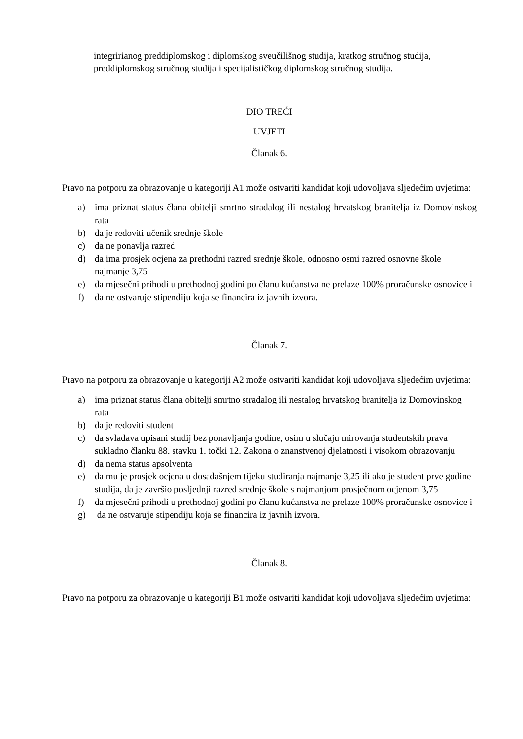integririanog preddiplomskog i diplomskog sveučilišnog studija, kratkog stručnog studija, preddiplomskog stručnog studija i specijalističkog diplomskog stručnog studija.
DIO TREĆI
UVJETI
Članak 6.
Pravo na potporu za obrazovanje u kategoriji A1 može ostvariti kandidat koji udovoljava sljedećim uvjetima:
a) ima priznat status člana obitelji smrtno stradalog ili nestalog hrvatskog branitelja iz Domovinskog rata
b) da je redoviti učenik srednje škole
c) da ne ponavlja razred
d) da ima prosjek ocjena za prethodni razred srednje škole, odnosno osmi razred osnovne škole najmanje 3,75
e) da mjesečni prihodi u prethodnoj godini po članu kućanstva ne prelaze 100% proračunske osnovice i
f) da ne ostvaruje stipendiju koja se financira iz javnih izvora.
Članak 7.
Pravo na potporu za obrazovanje u kategoriji A2 može ostvariti kandidat koji udovoljava sljedećim uvjetima:
a) ima priznat status člana obitelji smrtno stradalog ili nestalog hrvatskog branitelja iz Domovinskog rata
b) da je redoviti student
c) da svladava upisani studij bez ponavljanja godine, osim u slučaju mirovanja studentskih prava sukladno članku 88. stavku 1. točki 12. Zakona o znanstvenoj djelatnosti i visokom obrazovanju
d) da nema status apsolventa
e) da mu je prosjek ocjena u dosadašnjem tijeku studiranja najmanje 3,25 ili ako je student prve godine studija, da je završio posljednji razred srednje škole s najmanjom prosječnom ocjenom 3,75
f) da mjesečni prihodi u prethodnoj godini po članu kućanstva ne prelaze 100% proračunske osnovice i
g) da ne ostvaruje stipendiju koja se financira iz javnih izvora.
Članak 8.
Pravo na potporu za obrazovanje u kategoriji B1 može ostvariti kandidat koji udovoljava sljedećim uvjetima: